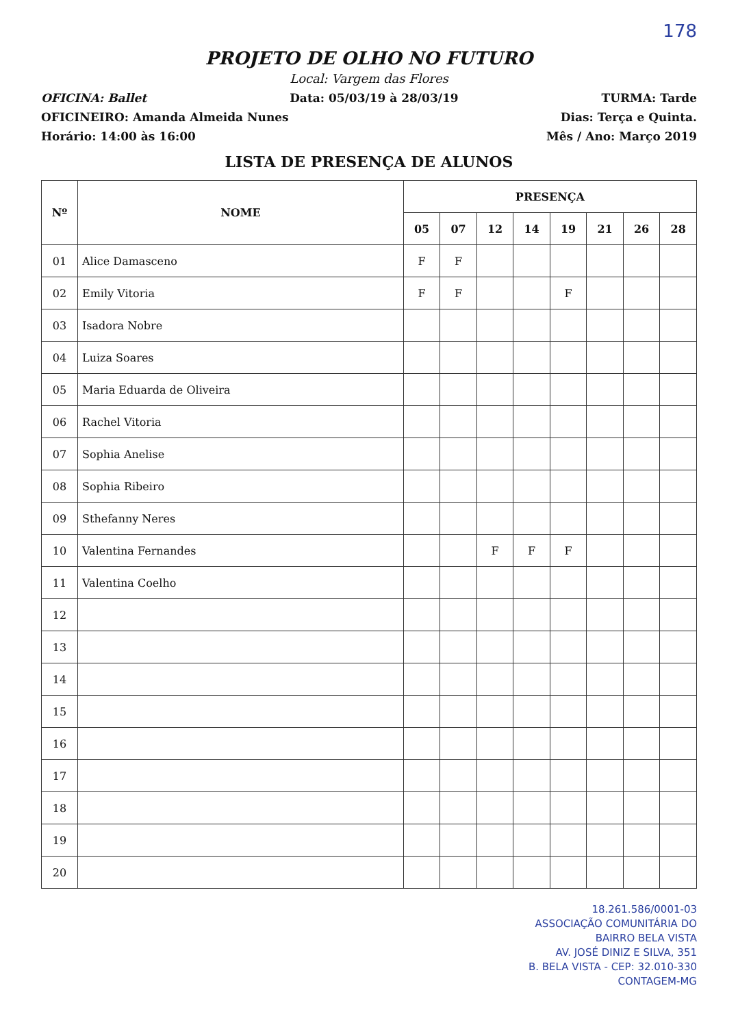178
PROJETO DE OLHO NO FUTURO
Local: Vargem das Flores
OFICINA: Ballet Data: 05/03/19 à 28/03/19 TURMA: Tarde
OFICINEIRO: Amanda Almeida Nunes Dias: Terça e Quinta.
Horário: 14:00 às 16:00 Mês / Ano: Março 2019
LISTA DE PRESENÇA DE ALUNOS
| Nº | NOME | PRESENÇA | | | | | | | |
| --- | --- | --- | --- | --- | --- | --- | --- | --- | --- |
| | | 05 | 07 | 12 | 14 | 19 | 21 | 26 | 28 |
| 01 | Alice Damasceno | F | F | | | | | | |
| 02 | Emily Vitoria | F | F | | | F | | | |
| 03 | Isadora Nobre | | | | | | | | |
| 04 | Luiza Soares | | | | | | | | |
| 05 | Maria Eduarda de Oliveira | | | | | | | | |
| 06 | Rachel Vitoria | | | | | | | | |
| 07 | Sophia Anelise | | | | | | | | |
| 08 | Sophia Ribeiro | | | | | | | | |
| 09 | Sthefanny Neres | | | | | | | | |
| 10 | Valentina Fernandes | | | F | F | F | | | |
| 11 | Valentina Coelho | | | | | | | | |
| 12 | | | | | | | | | |
| 13 | | | | | | | | | |
| 14 | | | | | | | | | |
| 15 | | | | | | | | | |
| 16 | | | | | | | | | |
| 17 | | | | | | | | | |
| 18 | | | | | | | | | |
| 19 | | | | | | | | | |
| 20 | | | | | | | | | |
18.261.586/0001-03
ASSOCIAÇÃO COMUNITÁRIA DO
BAIRRO BELA VISTA
AV. JOSÉ DINIZ E SILVA, 351
B. BELA VISTA - CEP: 32.010-330
CONTAGEM-MG